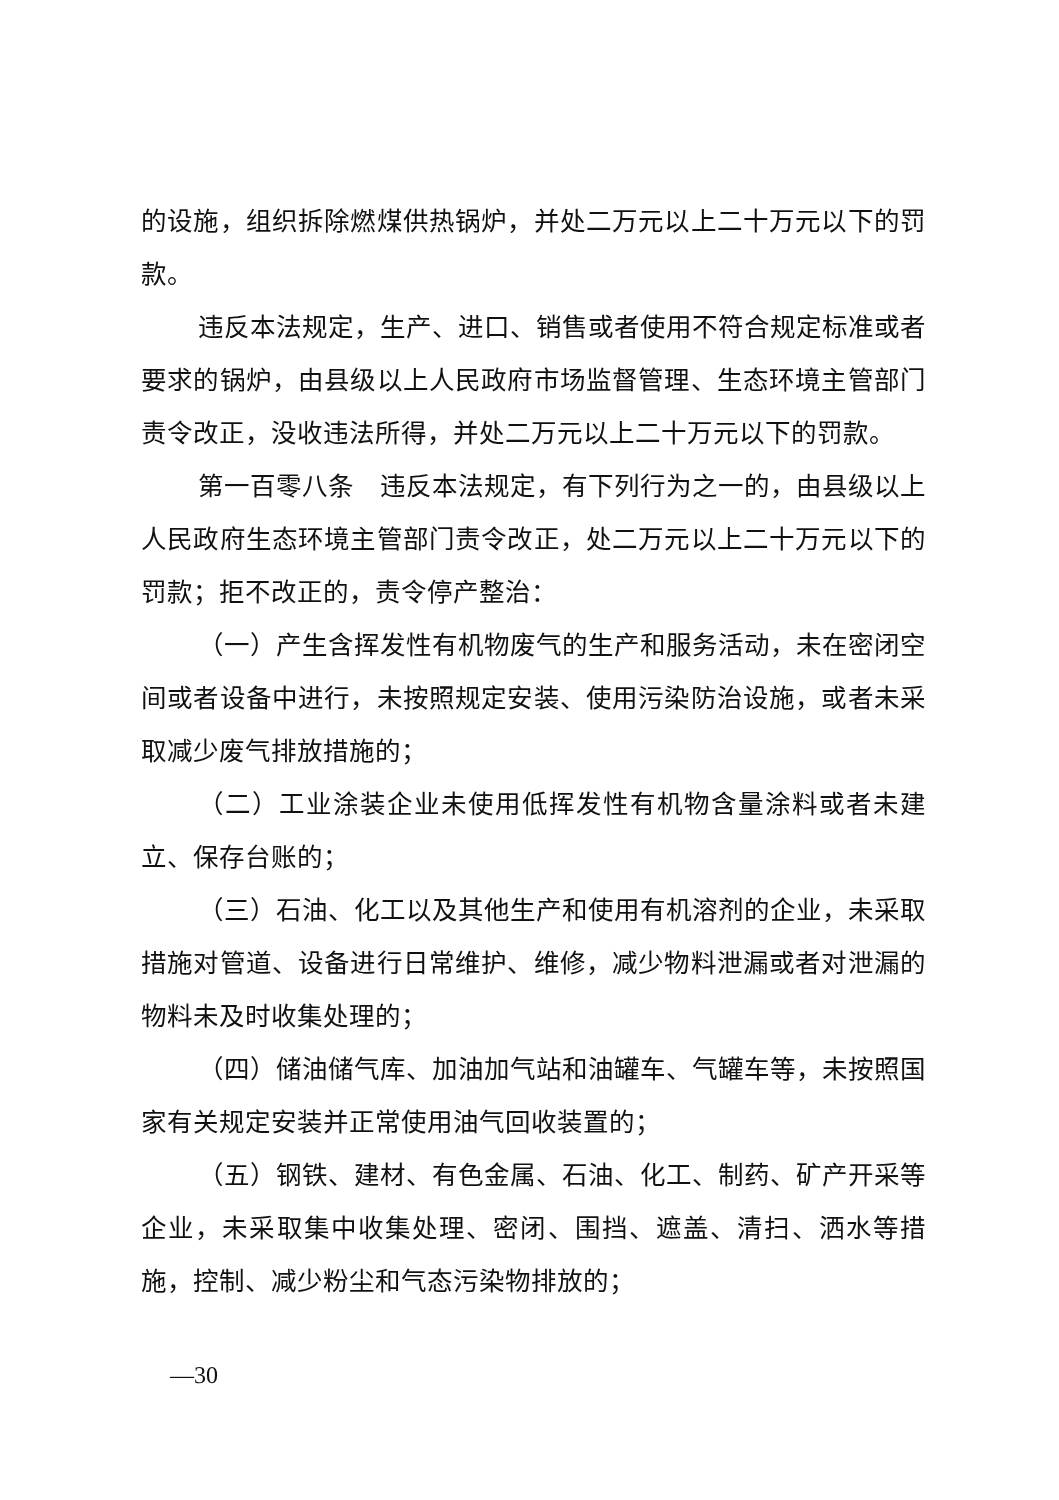的设施，组织拆除燃煤供热锅炉，并处二万元以上二十万元以下的罚款。
违反本法规定，生产、进口、销售或者使用不符合规定标准或者要求的锅炉，由县级以上人民政府市场监督管理、生态环境主管部门责令改正，没收违法所得，并处二万元以上二十万元以下的罚款。
第一百零八条　违反本法规定，有下列行为之一的，由县级以上人民政府生态环境主管部门责令改正，处二万元以上二十万元以下的罚款；拒不改正的，责令停产整治：
（一）产生含挥发性有机物废气的生产和服务活动，未在密闭空间或者设备中进行，未按照规定安装、使用污染防治设施，或者未采取减少废气排放措施的；
（二）工业涂装企业未使用低挥发性有机物含量涂料或者未建立、保存台账的；
（三）石油、化工以及其他生产和使用有机溶剂的企业，未采取措施对管道、设备进行日常维护、维修，减少物料泄漏或者对泄漏的物料未及时收集处理的；
（四）储油储气库、加油加气站和油罐车、气罐车等，未按照国家有关规定安装并正常使用油气回收装置的；
（五）钢铁、建材、有色金属、石油、化工、制药、矿产开采等企业，未采取集中收集处理、密闭、围挡、遮盖、清扫、洒水等措施，控制、减少粉尘和气态污染物排放的；
—30